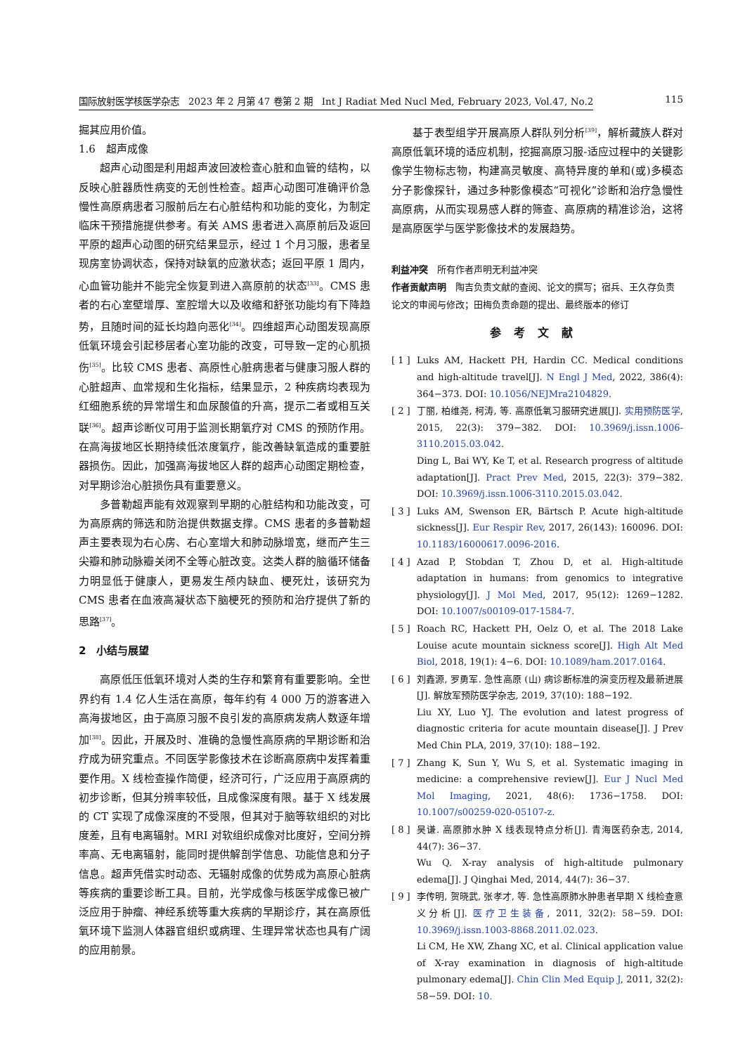国际放射医学核医学杂志　2023 年 2 月第 47 卷第 2 期　Int J Radiat Med Nucl Med, February 2023, Vol.47, No.2 115
掘其应用价值。
1.6　超声成像
超声心动图是利用超声波回波检查心脏和血管的结构，以反映心脏器质性病变的无创性检查。超声心动图可准确评价急慢性高原病患者习服前后左右心脏结构和功能的变化，为制定临床干预措施提供参考。有关 AMS 患者进入高原前后及返回平原的超声心动图的研究结果显示，经过 1 个月习服，患者呈现房室协调状态，保持对缺氧的应激状态；返回平原 1 周内，心血管功能并不能完全恢复到进入高原前的状态<sup>[33]</sup>。CMS 患者的右心室壁增厚、室腔增大以及收缩和舒张功能均有下降趋势，且随时间的延长均趋向恶化<sup>[34]</sup>。四维超声心动图发现高原低氧环境会引起移居者心室功能的改变，可导致一定的心肌损伤<sup>[35]</sup>。比较 CMS 患者、高原性心脏病患者与健康习服人群的心脏超声、血常规和生化指标，结果显示，2 种疾病均表现为红细胞系统的异常增生和血尿酸值的升高，提示二者或相互关联<sup>[36]</sup>。超声诊断仪可用于监测长期氧疗对 CMS 的预防作用。在高海拔地区长期持续低浓度氧疗，能改善缺氧造成的重要脏器损伤。因此，加强高海拔地区人群的超声心动图定期检查，对早期诊治心脏损伤具有重要意义。
多普勒超声能有效观察到早期的心脏结构和功能改变，可为高原病的筛选和防治提供数据支撑。CMS 患者的多普勒超声主要表现为右心房、右心室增大和肺动脉增宽，继而产生三尖瓣和肺动脉瓣关闭不全等心脏改变。这类人群的脑循环储备力明显低于健康人，更易发生颅内缺血、梗死灶，该研究为 CMS 患者在血液高凝状态下脑梗死的预防和治疗提供了新的思路<sup>[37]</sup>。
2　小结与展望
高原低压低氧环境对人类的生存和繁育有重要影响。全世界约有 1.4 亿人生活在高原，每年约有 4 000 万的游客进入高海拔地区，由于高原习服不良引发的高原病发病人数逐年增加<sup>[38]</sup>。因此，开展及时、准确的急慢性高原病的早期诊断和治疗成为研究重点。不同医学影像技术在诊断高原病中发挥着重要作用。X 线检查操作简便，经济可行，广泛应用于高原病的初步诊断，但其分辨率较低，且成像深度有限。基于 X 线发展的 CT 实现了成像深度的不受限，但其对于脑等软组织的对比度差，且有电离辐射。MRI 对软组织成像对比度好，空间分辨率高、无电离辐射，能同时提供解剖学信息、功能信息和分子信息。超声凭借实时动态、无辐射成像的优势成为高原心脏病等疾病的重要诊断工具。目前，光学成像与核医学成像已被广泛应用于肿瘤、神经系统等重大疾病的早期诊疗，其在高原低氧环境下监测人体器官组织或病理、生理异常状态也具有广阔的应用前景。
基于表型组学开展高原人群队列分析<sup>[39]</sup>，解析藏族人群对高原低氧环境的适应机制，挖掘高原习服-适应过程中的关键影像学生物标志物，构建高灵敏度、高特异度的单和(或)多模态分子影像探针，通过多种影像模态“可视化”诊断和治疗急慢性高原病，从而实现易感人群的筛查、高原病的精准诊治，这将是高原医学与医学影像技术的发展趋势。
利益冲突　所有作者声明无利益冲突
作者贡献声明　陶吉负责文献的查阅、论文的撰写；宿兵、王久存负责论文的审阅与修改；田梅负责命题的提出、最终版本的修订
参考文献
[ 1 ]
Luks AM, Hackett PH, Hardin CC. Medical conditions and high-altitude travel[J]. N Engl J Med, 2022, 386(4): 364−373. DOI: 10.1056/NEJMra2104829.
[ 2 ]
丁丽, 柏维尧, 柯涛, 等. 高原低氧习服研究进展[J]. 实用预防医学, 2015, 22(3): 379−382. DOI: 10.3969/j.issn.1006-3110.2015.03.042.
Ding L, Bai WY, Ke T, et al. Research progress of altitude adaptation[J]. Pract Prev Med, 2015, 22(3): 379−382. DOI: 10.3969/j.issn.1006-3110.2015.03.042.
[ 3 ]
Luks AM, Swenson ER, Bärtsch P. Acute high-altitude sickness[J]. Eur Respir Rev, 2017, 26(143): 160096. DOI: 10.1183/16000617.0096-2016.
[ 4 ]
Azad P, Stobdan T, Zhou D, et al. High-altitude adaptation in humans: from genomics to integrative physiology[J]. J Mol Med, 2017, 95(12): 1269−1282. DOI: 10.1007/s00109-017-1584-7.
[ 5 ]
Roach RC, Hackett PH, Oelz O, et al. The 2018 Lake Louise acute mountain sickness score[J]. High Alt Med Biol, 2018, 19(1): 4−6. DOI: 10.1089/ham.2017.0164.
[ 6 ]
刘鑫源, 罗勇军. 急性高原 (山) 病诊断标准的演变历程及最新进展[J]. 解放军预防医学杂志, 2019, 37(10): 188−192.
Liu XY, Luo YJ. The evolution and latest progress of diagnostic criteria for acute mountain disease[J]. J Prev Med Chin PLA, 2019, 37(10): 188−192.
[ 7 ]
Zhang K, Sun Y, Wu S, et al. Systematic imaging in medicine: a comprehensive review[J]. Eur J Nucl Med Mol Imaging, 2021, 48(6): 1736−1758. DOI: 10.1007/s00259-020-05107-z.
[ 8 ]
吴谦. 高原肺水肿 X 线表现特点分析[J]. 青海医药杂志, 2014, 44(7): 36−37.
Wu Q. X-ray analysis of high-altitude pulmonary edema[J]. J Qinghai Med, 2014, 44(7): 36−37.
[ 9 ]
李传明, 贺晓武, 张孝才, 等. 急性高原肺水肿患者早期 X 线检查意义分析[J]. 医疗卫生装备, 2011, 32(2): 58−59. DOI: 10.3969/j.issn.1003-8868.2011.02.023.
Li CM, He XW, Zhang XC, et al. Clinical application value of X-ray examination in diagnosis of high-altitude pulmonary edema[J]. Chin Clin Med Equip J, 2011, 32(2): 58−59. DOI: 10.